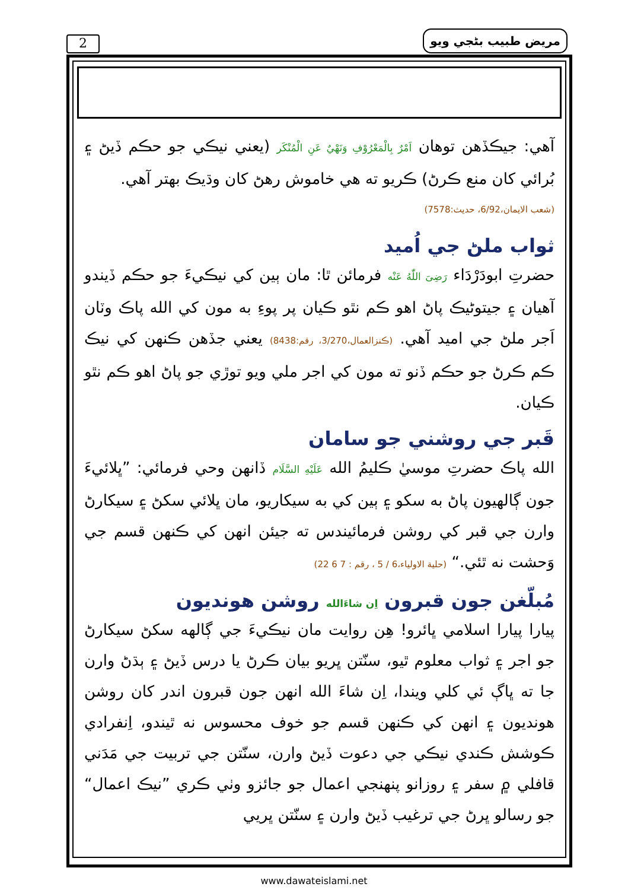2 مريض طبيب بڻجي ويو
آهي: جيڪڏهن توهان اَمْرٌ بِالْمَعْرُوْفِ وَنَهْيٌ عَنِ الْمُنْكَر (يعني نيڪي جو حڪم ڏيڻ ۽ بُرائي کان منع ڪرڻ) ڪريو ته هي خاموش رهڻ کان وڌيڪ بهتر آهي.
(شعب الايمان،6/92، حديث:7578)
ثواب ملڻ جي اُميد
حضرتِ ابودَرْدَاء رَضِیَ اللّٰهُ عَنْه فرمائن ٿا: مان ٻين کي نيڪيءَ جو حڪم ڏيندو آهيان ۽ جيتوڻيڪ پاڻ اهو ڪم نٿو ڪيان پر پوءِ به مون کي الله پاڪ وٽان اَجر ملڻ جي اميد آهي. (ڪنزالعمال،3/270، رقم:8438) يعني جڏهن ڪنهن کي نيڪ ڪم ڪرڻ جو حڪم ڏنو ته مون کي اجر ملي ويو توڙي جو پاڻ اهو ڪم نٿو ڪيان.
قَبر جي روشني جو سامان
الله پاڪ حضرتِ موسيٰ ڪليمُ الله عَلَيْهِ السَّلَام ڏانهن وحي فرمائي: ”ڀلائيءَ جون ڳالهيون پاڻ به سکو ۽ ٻين کي به سيکاريو، مان ڀلائي سکڻ ۽ سيکارڻ وارن جي قبر کي روشن فرمائيندس ته جيئن انهن کي ڪنهن قسم جي وَحشت نه ٿئي.“ (حلية الاولياء،6 / 5 ، رقم : 7 6 22)
مُبلّغن جون قبرون اِن شاءَالله روشن هونديون
پيارا پيارا اسلامي ڀائرو! هِن روايت مان نيڪيءَ جي ڳالهه سکڻ سيکارڻ جو اجر ۽ ثواب معلوم ٿيو، سنّتن ڀريو بيان ڪرڻ يا درس ڏيڻ ۽ ٻڌڻ وارن جا ته ڀاڳ ئي کلي ويندا، اِن شاءَ الله انهن جون قبرون اندر کان روشن هونديون ۽ انهن کي ڪنهن قسم جو خوف محسوس نه ٿيندو، اِنفرادي ڪوشش ڪندي نيڪي جي دعوت ڏيڻ وارن، سنّتن جي تربيت جي مَدَني قافلي ۾ سفر ۽ روزانو پنهنجي اعمال جو جائزو وٺي ڪري ”نيڪ اعمال“ جو رسالو ڀرڻ جي ترغيب ڏيڻ وارن ۽ سنّتن ڀريي
www.dawateislami.net